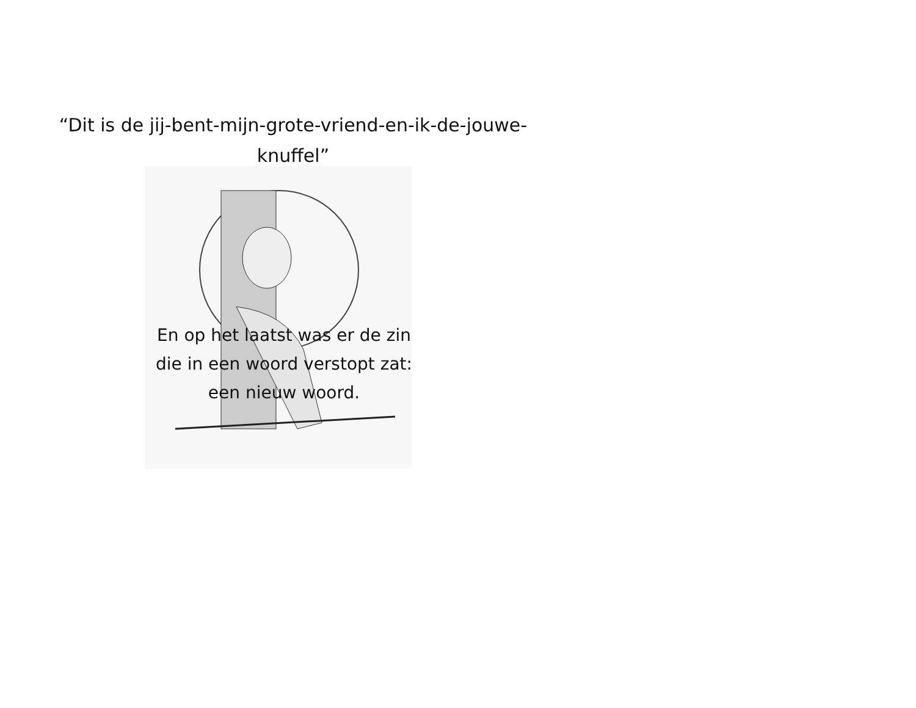“Dit is de jij-bent-mijn-grote-vriend-en-ik-de-jouwe-
knuffel”
”
En op het laatst was er de zin
die in een woord verstopt zat:
een nieuw woord.